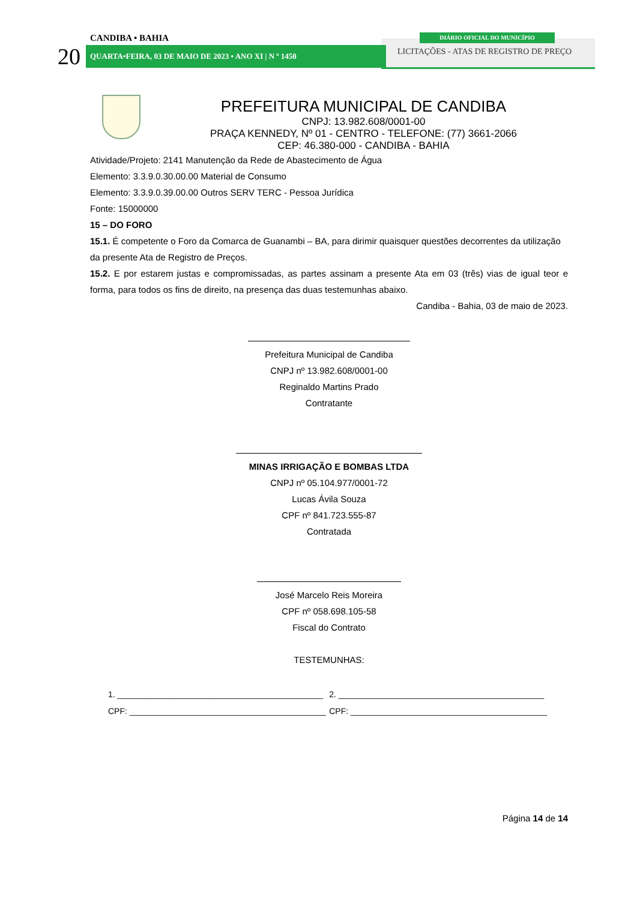CANDIBA • BAHIA
20 QUARTA•FEIRA, 03 DE MAIO DE 2023 • ANO XI | N º 1450
DIÁRIO OFICIAL DO MUNICÍPIO
LICITAÇÕES - ATAS DE REGISTRO DE PREÇO
PREFEITURA MUNICIPAL DE CANDIBA
CNPJ: 13.982.608/0001-00
PRAÇA KENNEDY, Nº 01 - CENTRO - TELEFONE: (77) 3661-2066
CEP: 46.380-000 - CANDIBA - BAHIA
Atividade/Projeto: 2141 Manutenção da Rede de Abastecimento de Água
Elemento: 3.3.9.0.30.00.00 Material de Consumo
Elemento: 3.3.9.0.39.00.00 Outros SERV TERC - Pessoa Jurídica
Fonte: 15000000
15 – DO FORO
15.1. É competente o Foro da Comarca de Guanambi – BA, para dirimir quaisquer questões decorrentes da utilização da presente Ata de Registro de Preços.
15.2. E por estarem justas e compromissadas, as partes assinam a presente Ata em 03 (três) vias de igual teor e forma, para todos os fins de direito, na presença das duas testemunhas abaixo.
Candiba - Bahia, 03 de maio de 2023.
Prefeitura Municipal de Candiba
CNPJ nº 13.982.608/0001-00
Reginaldo Martins Prado
Contratante
MINAS IRRIGAÇÃO E BOMBAS LTDA
CNPJ nº 05.104.977/0001-72
Lucas Ávila Souza
CPF nº 841.723.555-87
Contratada
José Marcelo Reis Moreira
CPF nº 058.698.105-58
Fiscal do Contrato
TESTEMUNHAS:
1. ____________________________________________
CPF: __________________________________________
2. ____________________________________________
CPF: __________________________________________
Página 14 de 14